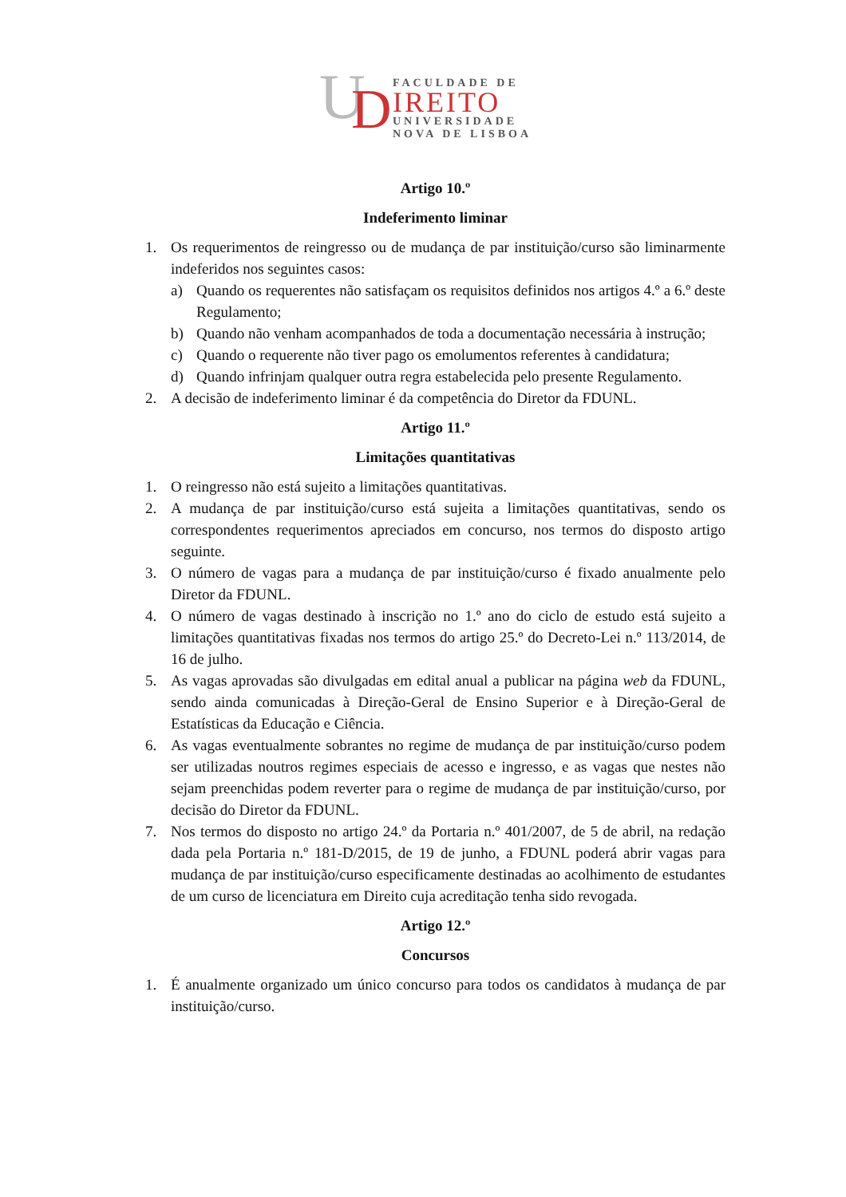U
D
FACULDADE DE
IREITO
UNIVERSIDADE
NOVA DE LISBOA
Artigo 10.º
Indeferimento liminar
1. Os requerimentos de reingresso ou de mudança de par instituição/curso são liminarmente indeferidos nos seguintes casos:
a) Quando os requerentes não satisfaçam os requisitos definidos nos artigos 4.º a 6.º deste Regulamento;
b) Quando não venham acompanhados de toda a documentação necessária à instrução;
c) Quando o requerente não tiver pago os emolumentos referentes à candidatura;
d) Quando infrinjam qualquer outra regra estabelecida pelo presente Regulamento.
2. A decisão de indeferimento liminar é da competência do Diretor da FDUNL.
Artigo 11.º
Limitações quantitativas
1. O reingresso não está sujeito a limitações quantitativas.
2. A mudança de par instituição/curso está sujeita a limitações quantitativas, sendo os correspondentes requerimentos apreciados em concurso, nos termos do disposto artigo seguinte.
3. O número de vagas para a mudança de par instituição/curso é fixado anualmente pelo Diretor da FDUNL.
4. O número de vagas destinado à inscrição no 1.º ano do ciclo de estudo está sujeito a limitações quantitativas fixadas nos termos do artigo 25.º do Decreto-Lei n.º 113/2014, de 16 de julho.
5. As vagas aprovadas são divulgadas em edital anual a publicar na página web da FDUNL, sendo ainda comunicadas à Direção-Geral de Ensino Superior e à Direção-Geral de Estatísticas da Educação e Ciência.
6. As vagas eventualmente sobrantes no regime de mudança de par instituição/curso podem ser utilizadas noutros regimes especiais de acesso e ingresso, e as vagas que nestes não sejam preenchidas podem reverter para o regime de mudança de par instituição/curso, por decisão do Diretor da FDUNL.
7. Nos termos do disposto no artigo 24.º da Portaria n.º 401/2007, de 5 de abril, na redação dada pela Portaria n.º 181-D/2015, de 19 de junho, a FDUNL poderá abrir vagas para mudança de par instituição/curso especificamente destinadas ao acolhimento de estudantes de um curso de licenciatura em Direito cuja acreditação tenha sido revogada.
Artigo 12.º
Concursos
1. É anualmente organizado um único concurso para todos os candidatos à mudança de par instituição/curso.